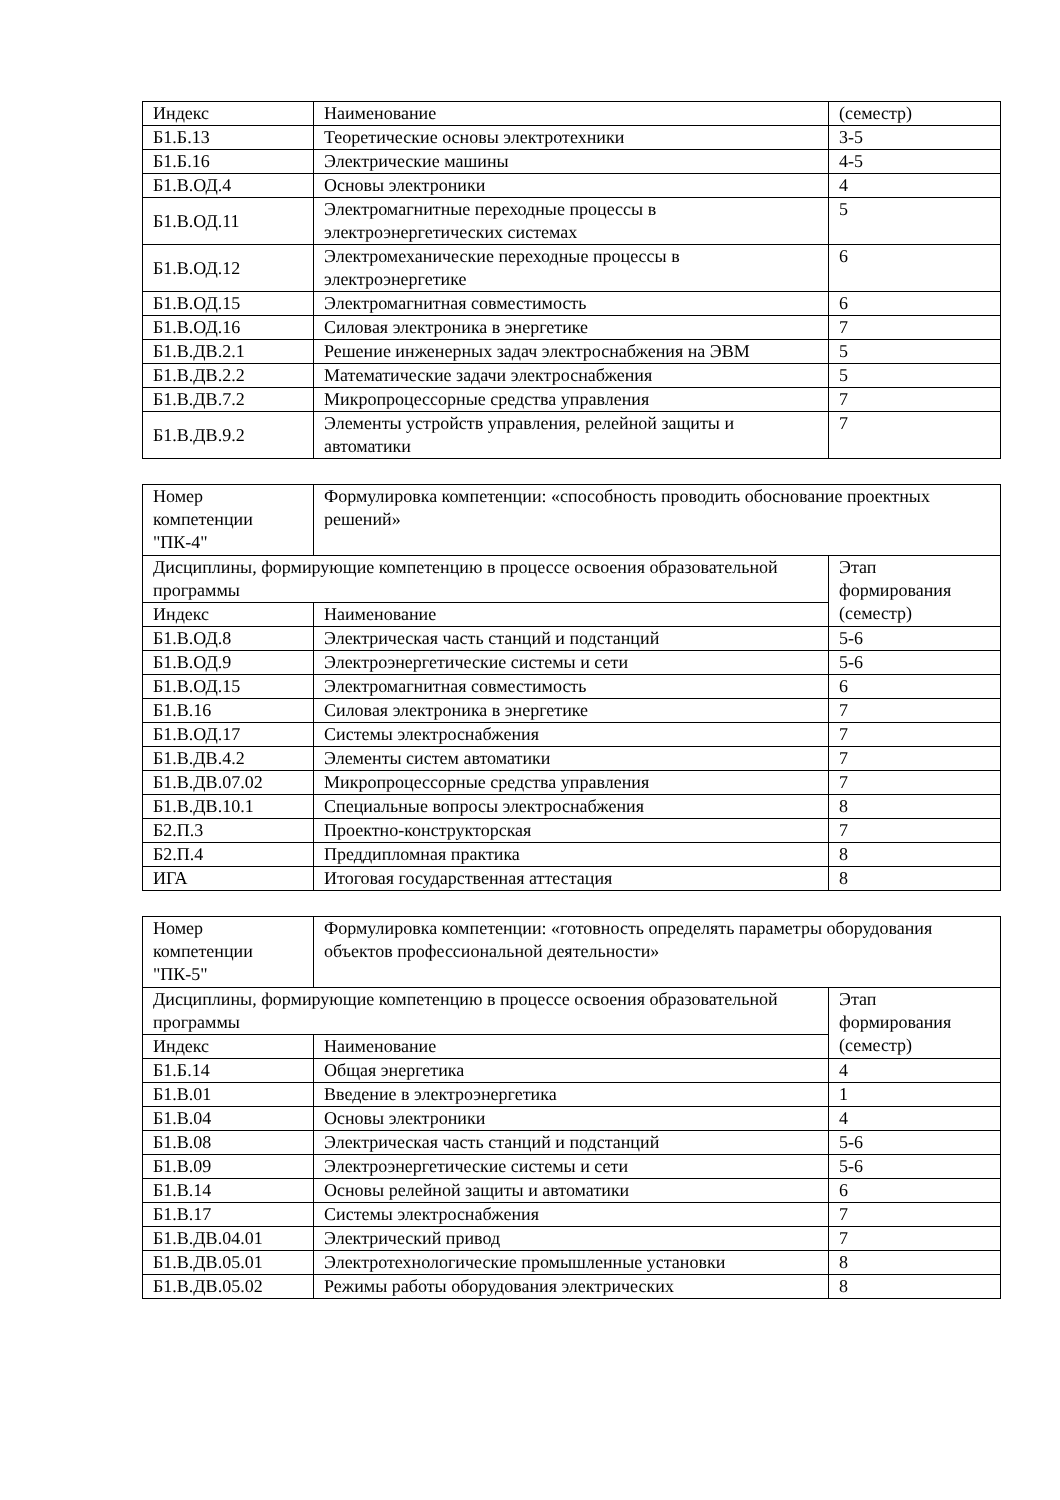| Индекс | Наименование | (семестр) |
| Б1.Б.13 | Теоретические основы электротехники | 3-5 |
| Б1.Б.16 | Электрические машины | 4-5 |
| Б1.В.ОД.4 | Основы электроники | 4 |
| Б1.В.ОД.11 | Электромагнитные переходные процессы в электроэнергетических системах | 5 |
| Б1.В.ОД.12 | Электромеханические переходные процессы в электроэнергетике | 6 |
| Б1.В.ОД.15 | Электромагнитная совместимость | 6 |
| Б1.В.ОД.16 | Силовая электроника в энергетике | 7 |
| Б1.В.ДВ.2.1 | Решение инженерных задач электроснабжения на ЭВМ | 5 |
| Б1.В.ДВ.2.2 | Математические задачи электроснабжения | 5 |
| Б1.В.ДВ.7.2 | Микропроцессорные средства управления | 7 |
| Б1.В.ДВ.9.2 | Элементы устройств управления, релейной защиты и автоматики | 7 |
| Номер компетенции "ПК-4" | Формулировка компетенции: «способность проводить обоснование проектных решений» | |
| Дисциплины, формирующие компетенцию в процессе освоения образовательной программы | | Этап формирования (семестр) |
| Индекс | Наименование | |
| Б1.В.ОД.8 | Электрическая часть станций и подстанций | 5-6 |
| Б1.В.ОД.9 | Электроэнергетические системы и сети | 5-6 |
| Б1.В.ОД.15 | Электромагнитная совместимость | 6 |
| Б1.В.16 | Силовая электроника в энергетике | 7 |
| Б1.В.ОД.17 | Системы электроснабжения | 7 |
| Б1.В.ДВ.4.2 | Элементы систем автоматики | 7 |
| Б1.В.ДВ.07.02 | Микропроцессорные средства управления | 7 |
| Б1.В.ДВ.10.1 | Специальные вопросы электроснабжения | 8 |
| Б2.П.3 | Проектно-конструкторская | 7 |
| Б2.П.4 | Преддипломная практика | 8 |
| ИГА | Итоговая государственная аттестация | 8 |
| Номер компетенции "ПК-5" | Формулировка компетенции: «готовность определять параметры оборудования объектов профессиональной деятельности» | |
| Дисциплины, формирующие компетенцию в процессе освоения образовательной программы | | Этап формирования (семестр) |
| Индекс | Наименование | |
| Б1.Б.14 | Общая энергетика | 4 |
| Б1.В.01 | Введение в электроэнергетика | 1 |
| Б1.В.04 | Основы электроники | 4 |
| Б1.В.08 | Электрическая часть станций и подстанций | 5-6 |
| Б1.В.09 | Электроэнергетические системы и сети | 5-6 |
| Б1.В.14 | Основы релейной защиты и автоматики | 6 |
| Б1.В.17 | Системы электроснабжения | 7 |
| Б1.В.ДВ.04.01 | Электрический привод | 7 |
| Б1.В.ДВ.05.01 | Электротехнологические промышленные установки | 8 |
| Б1.В.ДВ.05.02 | Режимы работы оборудования электрических | 8 |